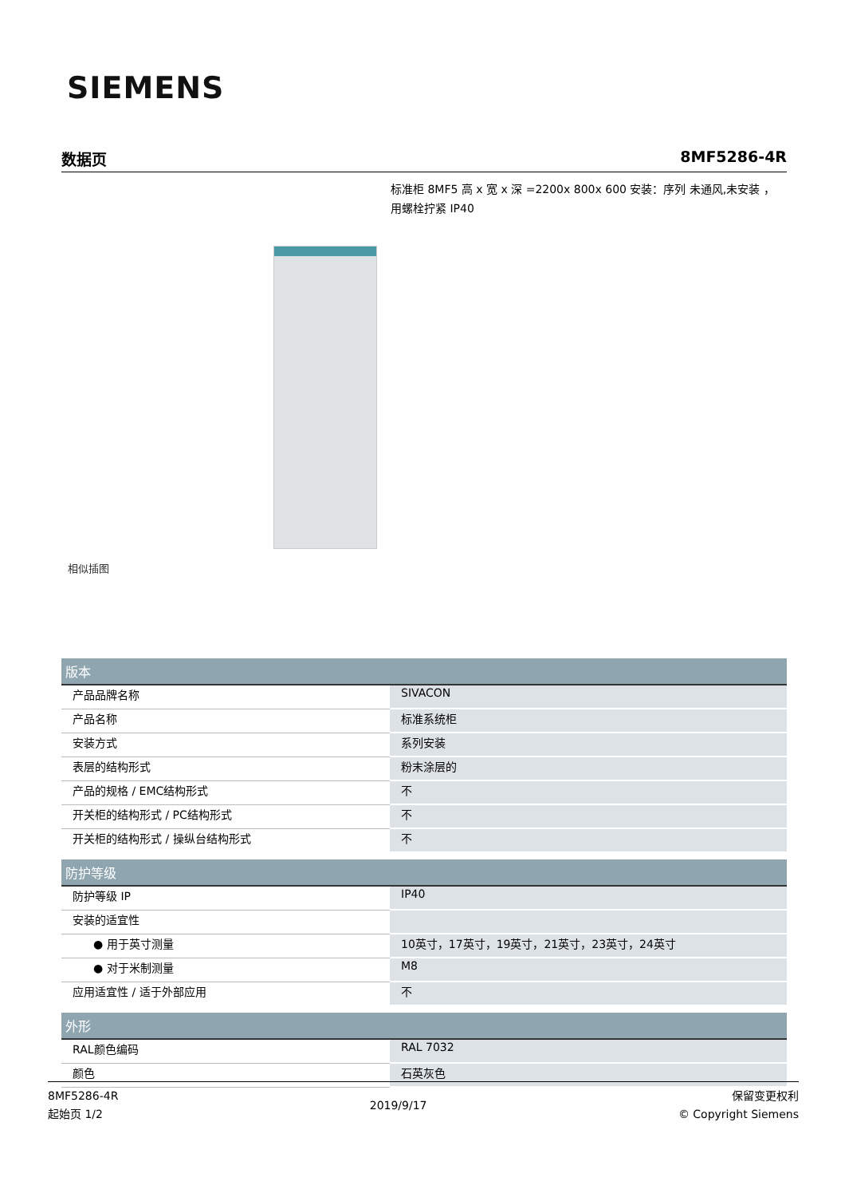SIEMENS
数据页 8MF5286-4R
标准柜 8MF5 高 x 宽 x 深 =2200x 800x 600 安装：序列 未通风,未安装 ， 用螺栓拧紧 IP40
相似插图
| 版本 | |
| --- | --- |
| 产品品牌名称 | SIVACON |
| 产品名称 | 标准系统柜 |
| 安装方式 | 系列安装 |
| 表层的结构形式 | 粉末涂层的 |
| 产品的规格 / EMC结构形式 | 不 |
| 开关柜的结构形式 / PC结构形式 | 不 |
| 开关柜的结构形式 / 操纵台结构形式 | 不 |
| 防护等级 | |
| 防护等级 IP | IP40 |
| 安装的适宜性 | |
| ● 用于英寸测量 | 10英寸，17英寸，19英寸，21英寸，23英寸，24英寸 |
| ● 对于米制测量 | M8 |
| 应用适宜性 / 适于外部应用 | 不 |
| 外形 | |
| RAL颜色编码 | RAL 7032 |
| 颜色 | 石英灰色 |
8MF5286-4R
起始页 1/2
2019/9/17
保留变更权利
© Copyright Siemens